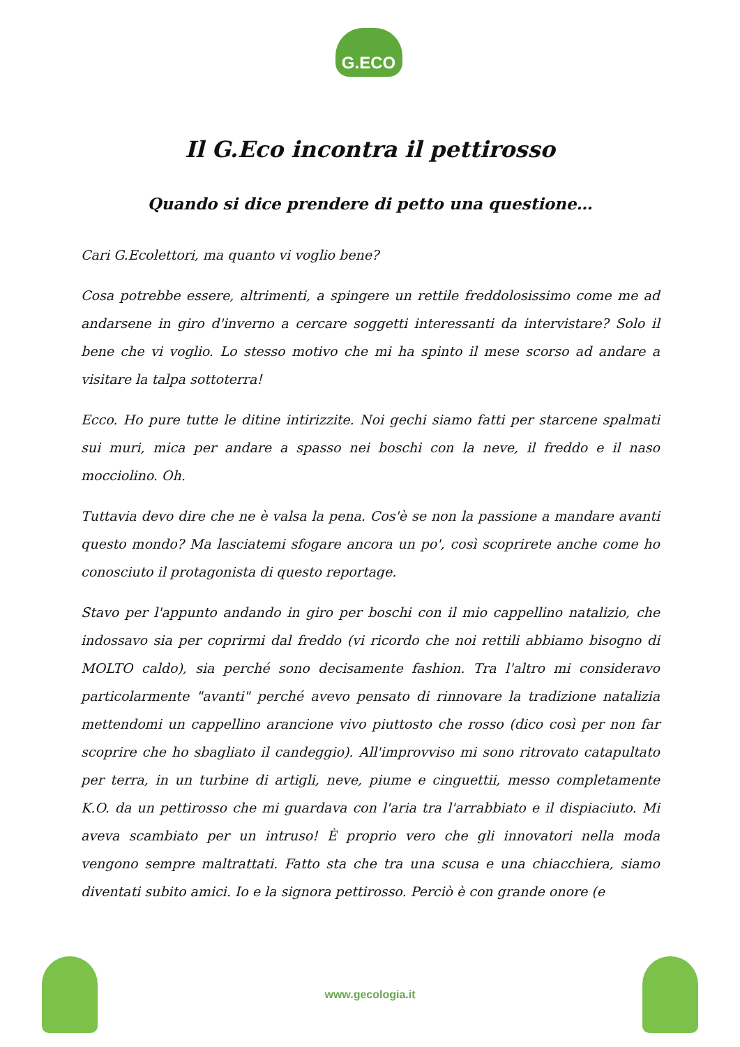G.ECO
Il G.Eco incontra il pettirosso
Quando si dice prendere di petto una questione…
Cari G.Ecolettori, ma quanto vi voglio bene?
Cosa potrebbe essere, altrimenti, a spingere un rettile freddolosissimo come me ad andarsene in giro d'inverno a cercare soggetti interessanti da intervistare? Solo il bene che vi voglio. Lo stesso motivo che mi ha spinto il mese scorso ad andare a visitare la talpa sottoterra!
Ecco. Ho pure tutte le ditine intirizzite. Noi gechi siamo fatti per starcene spalmati sui muri, mica per andare a spasso nei boschi con la neve, il freddo e il naso mocciolino. Oh.
Tuttavia devo dire che ne è valsa la pena. Cos'è se non la passione a mandare avanti questo mondo? Ma lasciatemi sfogare ancora un po', così scoprirete anche come ho conosciuto il protagonista di questo reportage.
Stavo per l'appunto andando in giro per boschi con il mio cappellino natalizio, che indossavo sia per coprirmi dal freddo (vi ricordo che noi rettili abbiamo bisogno di MOLTO caldo), sia perché sono decisamente fashion. Tra l'altro mi consideravo particolarmente "avanti" perché avevo pensato di rinnovare la tradizione natalizia mettendomi un cappellino arancione vivo piuttosto che rosso (dico così per non far scoprire che ho sbagliato il candeggio). All'improvviso mi sono ritrovato catapultato per terra, in un turbine di artigli, neve, piume e cinguettii, messo completamente K.O. da un pettirosso che mi guardava con l'aria tra l'arrabbiato e il dispiaciuto. Mi aveva scambiato per un intruso! È proprio vero che gli innovatori nella moda vengono sempre maltrattati. Fatto sta che tra una scusa e una chiacchiera, siamo diventati subito amici. Io e la signora pettirosso. Perciò è con grande onore (e
www.gecologia.it